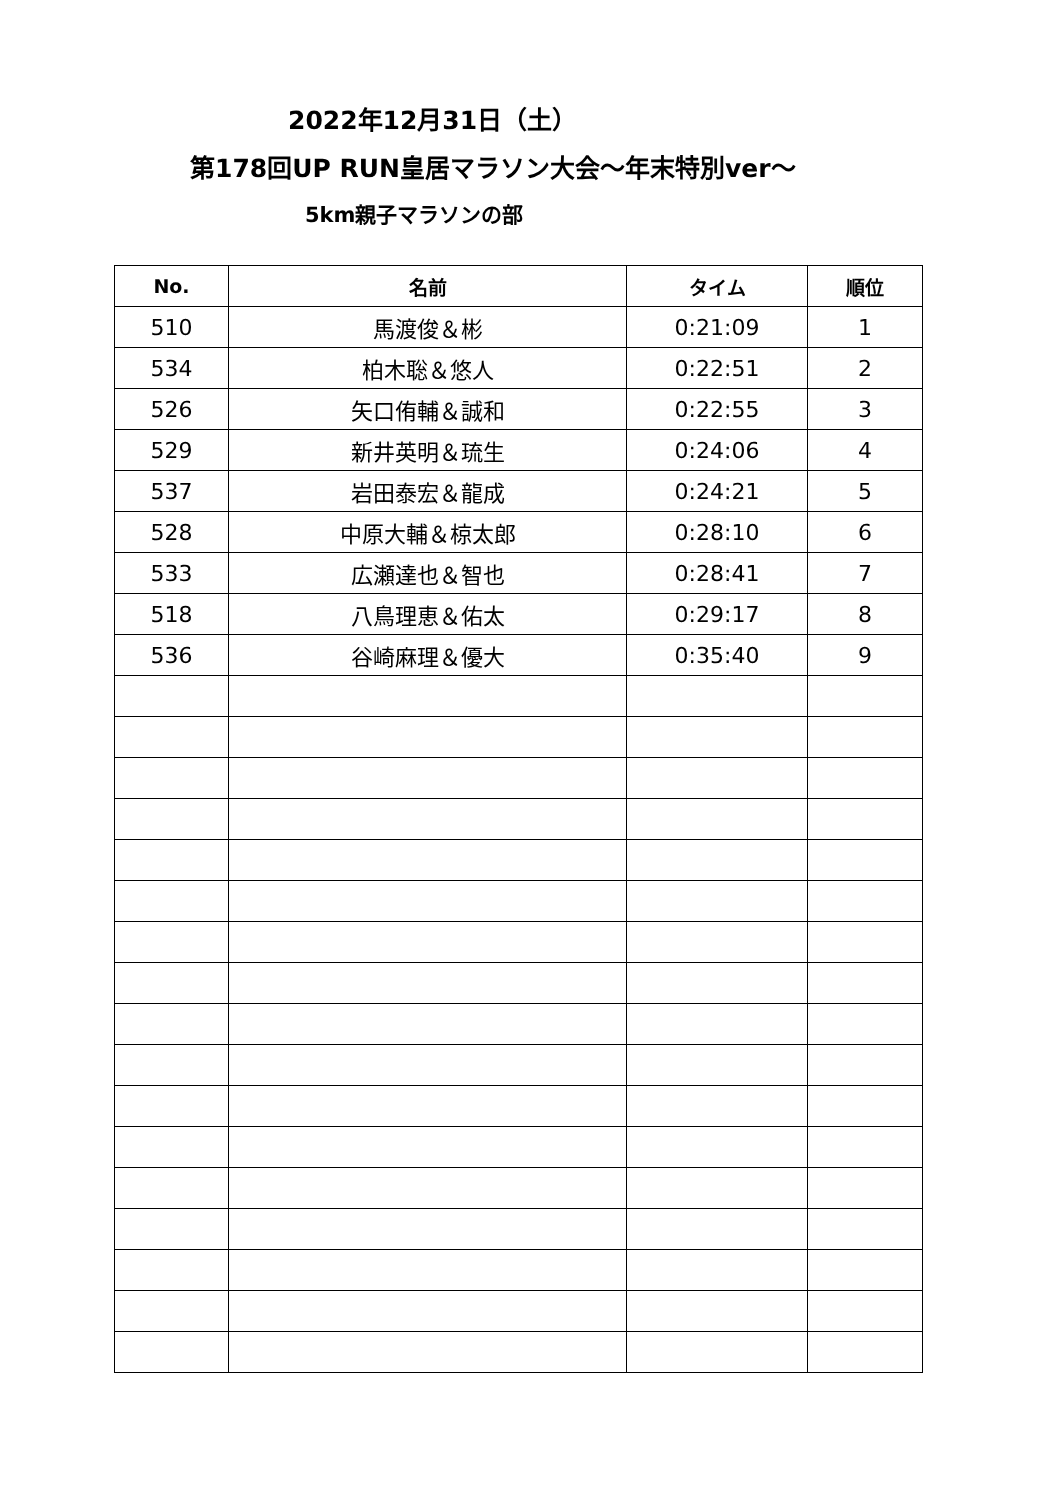2022年12月31日（土）
第178回UP RUN皇居マラソン大会～年末特別ver～
5km親子マラソンの部
| No. | 名前 | タイム | 順位 |
| --- | --- | --- | --- |
| 510 | 馬渡俊＆彬 | 0:21:09 | 1 |
| 534 | 柏木聡＆悠人 | 0:22:51 | 2 |
| 526 | 矢口侑輔＆誠和 | 0:22:55 | 3 |
| 529 | 新井英明＆琉生 | 0:24:06 | 4 |
| 537 | 岩田泰宏＆龍成 | 0:24:21 | 5 |
| 528 | 中原大輔＆椋太郎 | 0:28:10 | 6 |
| 533 | 広瀬達也＆智也 | 0:28:41 | 7 |
| 518 | 八鳥理恵＆佑太 | 0:29:17 | 8 |
| 536 | 谷崎麻理＆優大 | 0:35:40 | 9 |